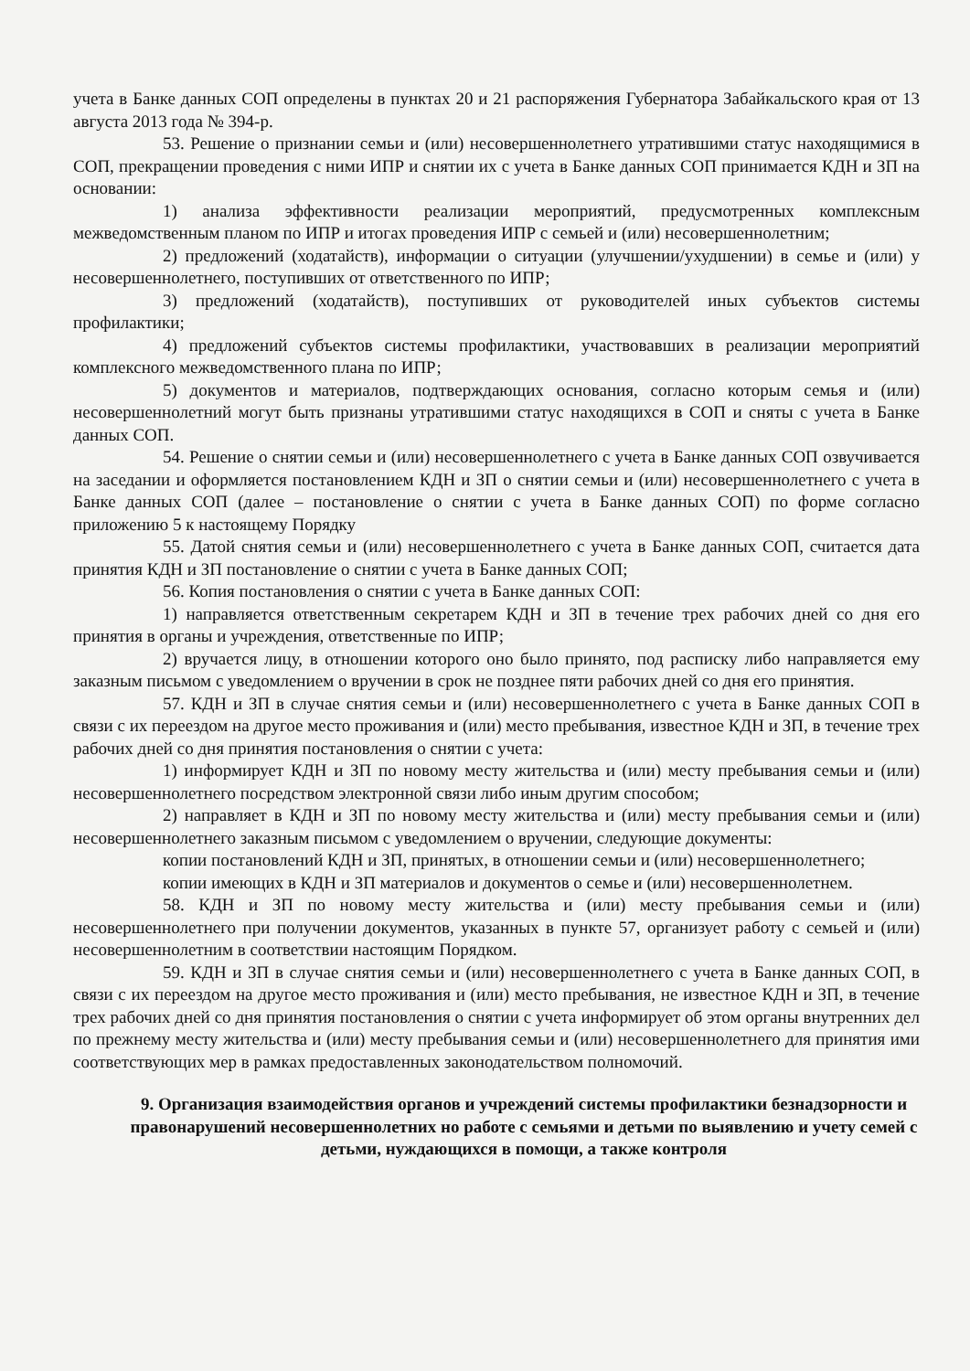учета в Банке данных СОП определены в пунктах 20 и 21 распоряжения Губернатора Забайкальского края от 13 августа 2013 года № 394-р.
53. Решение о признании семьи и (или) несовершеннолетнего утратившими статус находящимися в СОП, прекращении проведения с ними ИПР и снятии их с учета в Банке данных СОП принимается КДН и ЗП на основании:
1) анализа эффективности реализации мероприятий, предусмотренных комплексным межведомственным планом по ИПР и итогах проведения ИПР с семьей и (или) несовершеннолетним;
2) предложений (ходатайств), информации о ситуации (улучшении/ухудшении) в семье и (или) у несовершеннолетнего, поступивших от ответственного по ИПР;
3) предложений (ходатайств), поступивших от руководителей иных субъектов системы профилактики;
4) предложений субъектов системы профилактики, участвовавших в реализации мероприятий комплексного межведомственного плана по ИПР;
5) документов и материалов, подтверждающих основания, согласно которым семья и (или) несовершеннолетний могут быть признаны утратившими статус находящихся в СОП и сняты с учета в Банке данных СОП.
54. Решение о снятии семьи и (или) несовершеннолетнего с учета в Банке данных СОП озвучивается на заседании и оформляется постановлением КДН и ЗП о снятии семьи и (или) несовершеннолетнего с учета в Банке данных СОП (далее – постановление о снятии с учета в Банке данных СОП) по форме согласно приложению 5 к настоящему Порядку
55. Датой снятия семьи и (или) несовершеннолетнего с учета в Банке данных СОП, считается дата принятия КДН и ЗП постановление о снятии с учета в Банке данных СОП;
56. Копия постановления о снятии с учета в Банке данных СОП:
1) направляется ответственным секретарем КДН и ЗП в течение трех рабочих дней со дня его принятия в органы и учреждения, ответственные по ИПР;
2) вручается лицу, в отношении которого оно было принято, под расписку либо направляется ему заказным письмом с уведомлением о вручении в срок не позднее пяти рабочих дней со дня его принятия.
57. КДН и ЗП в случае снятия семьи и (или) несовершеннолетнего с учета в Банке данных СОП в связи с их переездом на другое место проживания и (или) место пребывания, известное КДН и ЗП, в течение трех рабочих дней со дня принятия постановления о снятии с учета:
1) информирует КДН и ЗП по новому месту жительства и (или) месту пребывания семьи и (или) несовершеннолетнего посредством электронной связи либо иным другим способом;
2) направляет в КДН и ЗП по новому месту жительства и (или) месту пребывания семьи и (или) несовершеннолетнего заказным письмом с уведомлением о вручении, следующие документы:
копии постановлений КДН и ЗП, принятых, в отношении семьи и (или) несовершеннолетнего;
копии имеющих в КДН и ЗП материалов и документов о семье и (или) несовершеннолетнем.
58. КДН и ЗП по новому месту жительства и (или) месту пребывания семьи и (или) несовершеннолетнего при получении документов, указанных в пункте 57, организует работу с семьей и (или) несовершеннолетним в соответствии настоящим Порядком.
59. КДН и ЗП в случае снятия семьи и (или) несовершеннолетнего с учета в Банке данных СОП, в связи с их переездом на другое место проживания и (или) место пребывания, не известное КДН и ЗП, в течение трех рабочих дней со дня принятия постановления о снятии с учета информирует об этом органы внутренних дел по прежнему месту жительства и (или) месту пребывания семьи и (или) несовершеннолетнего для принятия ими соответствующих мер в рамках предоставленных законодательством полномочий.
9. Организация взаимодействия органов и учреждений системы профилактики безнадзорности и правонарушений несовершеннолетних но работе с семьями и детьми по выявлению и учету семей с детьми, нуждающихся в помощи, а также контроля